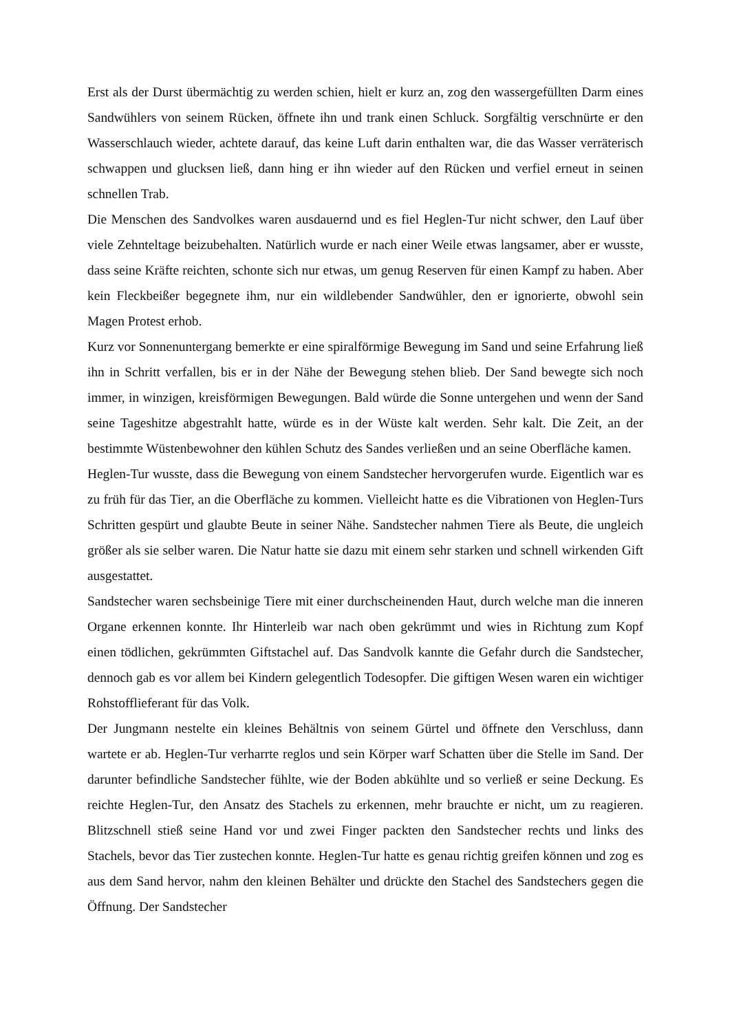Erst als der Durst übermächtig zu werden schien, hielt er kurz an, zog den wassergefüllten Darm eines Sandwühlers von seinem Rücken, öffnete ihn und trank einen Schluck. Sorgfältig verschnürte er den Wasserschlauch wieder, achtete darauf, das keine Luft darin enthalten war, die das Wasser verräterisch schwappen und glucksen ließ, dann hing er ihn wieder auf den Rücken und verfiel erneut in seinen schnellen Trab.
Die Menschen des Sandvolkes waren ausdauernd und es fiel Heglen-Tur nicht schwer, den Lauf über viele Zehnteltage beizubehalten. Natürlich wurde er nach einer Weile etwas langsamer, aber er wusste, dass seine Kräfte reichten, schonte sich nur etwas, um genug Reserven für einen Kampf zu haben. Aber kein Fleckbeißer begegnete ihm, nur ein wildlebender Sandwühler, den er ignorierte, obwohl sein Magen Protest erhob.
Kurz vor Sonnenuntergang bemerkte er eine spiralförmige Bewegung im Sand und seine Erfahrung ließ ihn in Schritt verfallen, bis er in der Nähe der Bewegung stehen blieb. Der Sand bewegte sich noch immer, in winzigen, kreisförmigen Bewegungen. Bald würde die Sonne untergehen und wenn der Sand seine Tageshitze abgestrahlt hatte, würde es in der Wüste kalt werden. Sehr kalt. Die Zeit, an der bestimmte Wüstenbewohner den kühlen Schutz des Sandes verließen und an seine Oberfläche kamen.
Heglen-Tur wusste, dass die Bewegung von einem Sandstecher hervorgerufen wurde. Eigentlich war es zu früh für das Tier, an die Oberfläche zu kommen. Vielleicht hatte es die Vibrationen von Heglen-Turs Schritten gespürt und glaubte Beute in seiner Nähe. Sandstecher nahmen Tiere als Beute, die ungleich größer als sie selber waren. Die Natur hatte sie dazu mit einem sehr starken und schnell wirkenden Gift ausgestattet.
Sandstecher waren sechsbeinige Tiere mit einer durchscheinenden Haut, durch welche man die inneren Organe erkennen konnte. Ihr Hinterleib war nach oben gekrümmt und wies in Richtung zum Kopf einen tödlichen, gekrümmten Giftstachel auf. Das Sandvolk kannte die Gefahr durch die Sandstecher, dennoch gab es vor allem bei Kindern gelegentlich Todesopfer. Die giftigen Wesen waren ein wichtiger Rohstofflieferant für das Volk.
Der Jungmann nestelte ein kleines Behältnis von seinem Gürtel und öffnete den Verschluss, dann wartete er ab. Heglen-Tur verharrte reglos und sein Körper warf Schatten über die Stelle im Sand. Der darunter befindliche Sandstecher fühlte, wie der Boden abkühlte und so verließ er seine Deckung. Es reichte Heglen-Tur, den Ansatz des Stachels zu erkennen, mehr brauchte er nicht, um zu reagieren. Blitzschnell stieß seine Hand vor und zwei Finger packten den Sandstecher rechts und links des Stachels, bevor das Tier zustechen konnte. Heglen-Tur hatte es genau richtig greifen können und zog es aus dem Sand hervor, nahm den kleinen Behälter und drückte den Stachel des Sandstechers gegen die Öffnung. Der Sandstecher